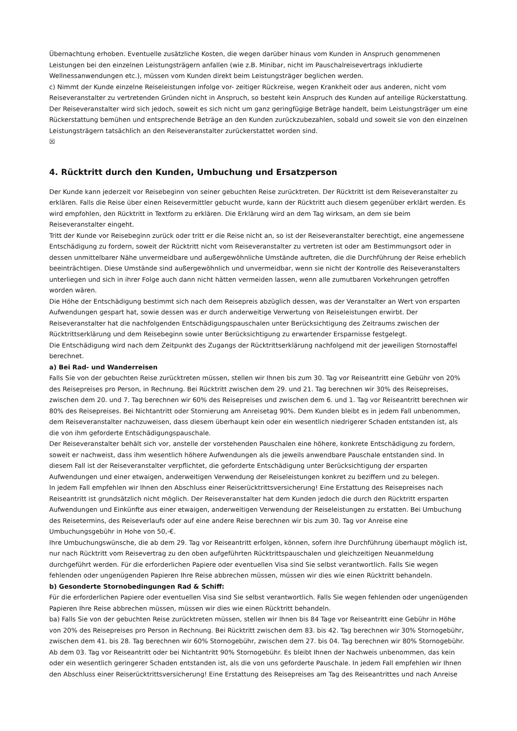Übernachtung erhoben. Eventuelle zusätzliche Kosten, die wegen darüber hinaus vom Kunden in Anspruch genommenen Leistungen bei den einzelnen Leistungsträgern anfallen (wie z.B. Minibar, nicht im Pauschalreisevertrags inkludierte Wellnessanwendungen etc.), müssen vom Kunden direkt beim Leistungsträger beglichen werden.
c) Nimmt der Kunde einzelne Reiseleistungen infolge vor- zeitiger Rückreise, wegen Krankheit oder aus anderen, nicht vom Reiseveranstalter zu vertretenden Gründen nicht in Anspruch, so besteht kein Anspruch des Kunden auf anteilige Rückerstattung. Der Reiseveranstalter wird sich jedoch, soweit es sich nicht um ganz geringfügige Beträge handelt, beim Leistungsträger um eine Rückerstattung bemühen und entsprechende Beträge an den Kunden zurückzubezahlen, sobald und soweit sie von den einzelnen Leistungsträgern tatsächlich an den Reiseveranstalter zurückerstattet worden sind.
☒
4. Rücktritt durch den Kunden, Umbuchung und Ersatzperson
Der Kunde kann jederzeit vor Reisebeginn von seiner gebuchten Reise zurücktreten. Der Rücktritt ist dem Reiseveranstalter zu erklären. Falls die Reise über einen Reisevermittler gebucht wurde, kann der Rücktritt auch diesem gegenüber erklärt werden. Es wird empfohlen, den Rücktritt in Textform zu erklären. Die Erklärung wird an dem Tag wirksam, an dem sie beim Reiseveranstalter eingeht.
Tritt der Kunde vor Reisebeginn zurück oder tritt er die Reise nicht an, so ist der Reiseveranstalter berechtigt, eine angemessene Entschädigung zu fordern, soweit der Rücktritt nicht vom Reiseveranstalter zu vertreten ist oder am Bestimmungsort oder in dessen unmittelbarer Nähe unvermeidbare und außergewöhnliche Umstände auftreten, die die Durchführung der Reise erheblich beeinträchtigen. Diese Umstände sind außergewöhnlich und unvermeidbar, wenn sie nicht der Kontrolle des Reiseveranstalters unterliegen und sich in ihrer Folge auch dann nicht hätten vermeiden lassen, wenn alle zumutbaren Vorkehrungen getroffen worden wären.
Die Höhe der Entschädigung bestimmt sich nach dem Reisepreis abzüglich dessen, was der Veranstalter an Wert von ersparten Aufwendungen gespart hat, sowie dessen was er durch anderweitige Verwertung von Reiseleistungen erwirbt. Der Reiseveranstalter hat die nachfolgenden Entschädigungspauschalen unter Berücksichtigung des Zeitraums zwischen der Rücktrittserklärung und dem Reisebeginn sowie unter Berücksichtigung zu erwartender Ersparnisse festgelegt.
Die Entschädigung wird nach dem Zeitpunkt des Zugangs der Rücktrittserklärung nachfolgend mit der jeweiligen Stornostaffel berechnet.
a) Bei Rad- und Wanderreisen
Falls Sie von der gebuchten Reise zurücktreten müssen, stellen wir Ihnen bis zum 30. Tag vor Reiseantritt eine Gebühr von 20% des Reisepreises pro Person, in Rechnung. Bei Rücktritt zwischen dem 29. und 21. Tag berechnen wir 30% des Reisepreises, zwischen dem 20. und 7. Tag berechnen wir 60% des Reisepreises und zwischen dem 6. und 1. Tag vor Reiseantritt berechnen wir 80% des Reisepreises. Bei Nichtantritt oder Stornierung am Anreisetag 90%. Dem Kunden bleibt es in jedem Fall unbenommen, dem Reiseveranstalter nachzuweisen, dass diesem überhaupt kein oder ein wesentlich niedrigerer Schaden entstanden ist, als die von ihm geforderte Entschädigungspauschale.
Der Reiseveranstalter behält sich vor, anstelle der vorstehenden Pauschalen eine höhere, konkrete Entschädigung zu fordern, soweit er nachweist, dass ihm wesentlich höhere Aufwendungen als die jeweils anwendbare Pauschale entstanden sind. In diesem Fall ist der Reiseveranstalter verpflichtet, die geforderte Entschädigung unter Berücksichtigung der ersparten Aufwendungen und einer etwaigen, anderweitigen Verwendung der Reiseleistungen konkret zu beziffern und zu belegen.
In jedem Fall empfehlen wir Ihnen den Abschluss einer Reiserücktrittsversicherung! Eine Erstattung des Reisepreises nach Reiseantritt ist grundsätzlich nicht möglich. Der Reiseveranstalter hat dem Kunden jedoch die durch den Rücktritt ersparten Aufwendungen und Einkünfte aus einer etwaigen, anderweitigen Verwendung der Reiseleistungen zu erstatten. Bei Umbuchung des Reisetermins, des Reiseverlaufs oder auf eine andere Reise berechnen wir bis zum 30. Tag vor Anreise eine Umbuchungsgebühr in Hohe von 50,-€.
Ihre Umbuchungswünsche, die ab dem 29. Tag vor Reiseantritt erfolgen, können, sofern ihre Durchführung überhaupt möglich ist, nur nach Rücktritt vom Reisevertrag zu den oben aufgeführten Rücktrittspauschalen und gleichzeitigen Neuanmeldung durchgeführt werden. Für die erforderlichen Papiere oder eventuellen Visa sind Sie selbst verantwortlich. Falls Sie wegen fehlenden oder ungenügenden Papieren Ihre Reise abbrechen müssen, müssen wir dies wie einen Rücktritt behandeln.
b) Gesonderte Stornobedingungen Rad & Schiff:
Für die erforderlichen Papiere oder eventuellen Visa sind Sie selbst verantwortlich. Falls Sie wegen fehlenden oder ungenügenden Papieren Ihre Reise abbrechen müssen, müssen wir dies wie einen Rücktritt behandeln.
ba) Falls Sie von der gebuchten Reise zurücktreten müssen, stellen wir Ihnen bis 84 Tage vor Reiseantritt eine Gebühr in Höhe von 20% des Reisepreises pro Person in Rechnung. Bei Rücktritt zwischen dem 83. bis 42. Tag berechnen wir 30% Stornogebühr, zwischen dem 41. bis 28. Tag berechnen wir 60% Stornogebühr, zwischen dem 27. bis 04. Tag berechnen wir 80% Stornogebühr. Ab dem 03. Tag vor Reiseantritt oder bei Nichtantritt 90% Stornogebühr. Es bleibt Ihnen der Nachweis unbenommen, das kein oder ein wesentlich geringerer Schaden entstanden ist, als die von uns geforderte Pauschale. In jedem Fall empfehlen wir Ihnen den Abschluss einer Reiserücktrittsversicherung! Eine Erstattung des Reisepreises am Tag des Reiseantrittes und nach Anreise